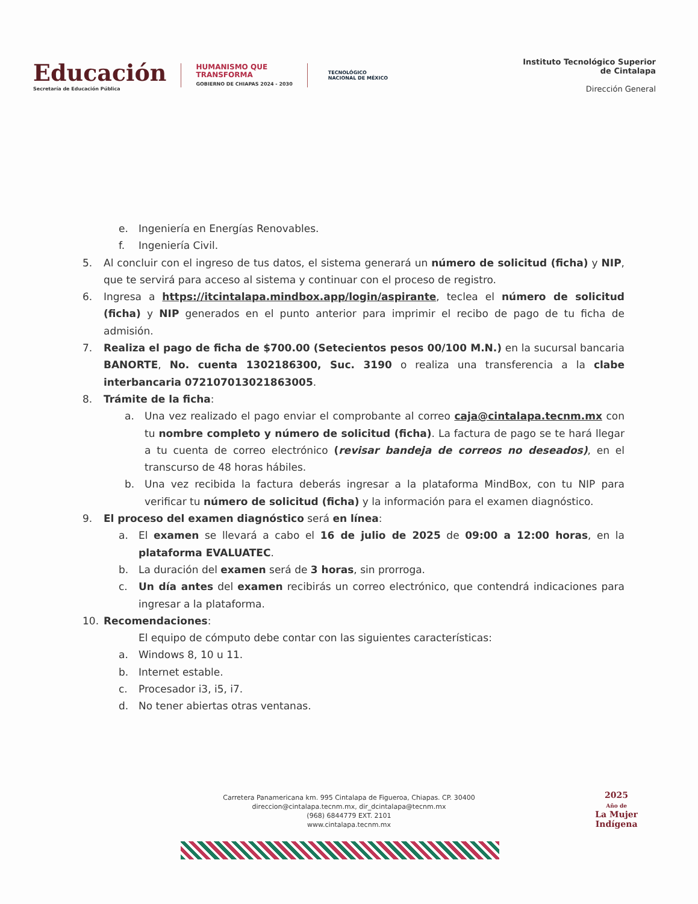Educación
Secretaría de Educación Pública
HUMANISMO QUE
TRANSFORMA
GOBIERNO DE CHIAPAS 2024 - 2030
TECNOLÓGICO
NACIONAL DE MÉXICO
Instituto Tecnológico Superior
de Cintalapa
Dirección General
e. Ingeniería en Energías Renovables.
f. Ingeniería Civil.
5. Al concluir con el ingreso de tus datos, el sistema generará un número de solicitud (ficha) y NIP, que te servirá para acceso al sistema y continuar con el proceso de registro.
6. Ingresa a https://itcintalapa.mindbox.app/login/aspirante, teclea el número de solicitud (ficha) y NIP generados en el punto anterior para imprimir el recibo de pago de tu ficha de admisión.
7. Realiza el pago de ficha de $700.00 (Setecientos pesos 00/100 M.N.) en la sucursal bancaria BANORTE, No. cuenta 1302186300, Suc. 3190 o realiza una transferencia a la clabe interbancaria 072107013021863005.
8. Trámite de la ficha:
a. Una vez realizado el pago enviar el comprobante al correo caja@cintalapa.tecnm.mx con tu nombre completo y número de solicitud (ficha). La factura de pago se te hará llegar a tu cuenta de correo electrónico (revisar bandeja de correos no deseados), en el transcurso de 48 horas hábiles.
b. Una vez recibida la factura deberás ingresar a la plataforma MindBox, con tu NIP para verificar tu número de solicitud (ficha) y la información para el examen diagnóstico.
9. El proceso del examen diagnóstico será en línea:
a. El examen se llevará a cabo el 16 de julio de 2025 de 09:00 a 12:00 horas, en la plataforma EVALUATEC.
b. La duración del examen será de 3 horas, sin prorroga.
c. Un día antes del examen recibirás un correo electrónico, que contendrá indicaciones para ingresar a la plataforma.
10. Recomendaciones:
El equipo de cómputo debe contar con las siguientes características:
a. Windows 8, 10 u 11.
b. Internet estable.
c. Procesador i3, i5, i7.
d. No tener abiertas otras ventanas.
Carretera Panamericana km. 995 Cintalapa de Figueroa, Chiapas. CP. 30400
direccion@cintalapa.tecnm.mx, dir_dcintalapa@tecnm.mx
(968) 6844779 EXT. 2101
www.cintalapa.tecnm.mx
2025
Año de
La Mujer
Indígena